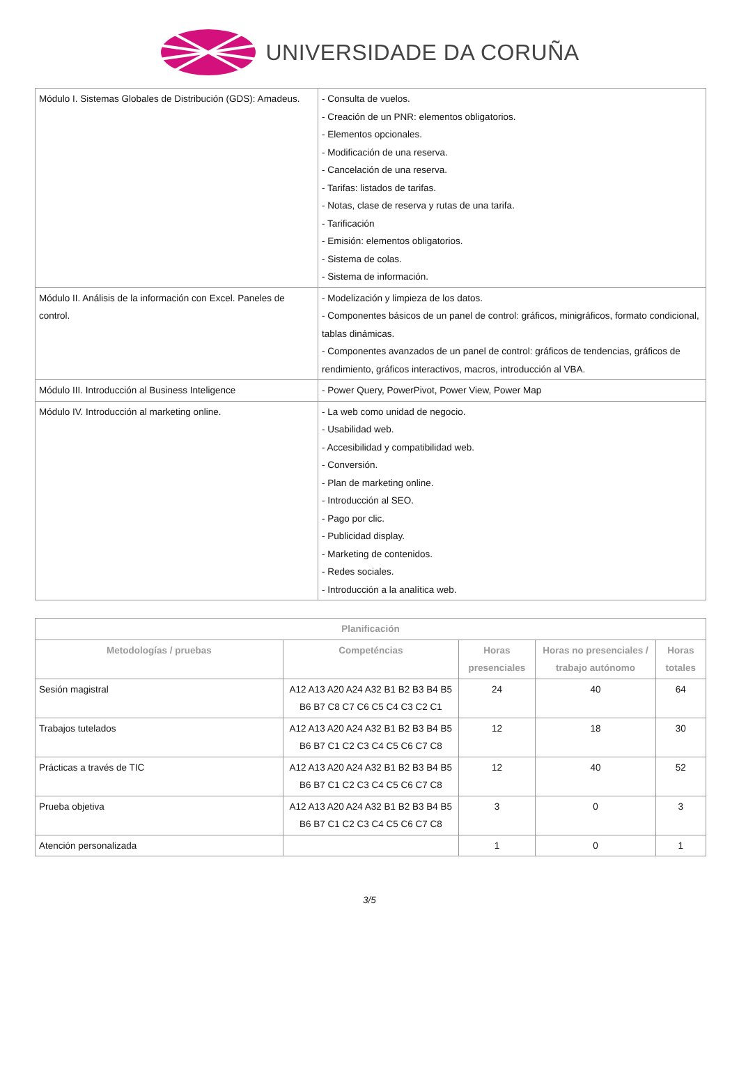UNIVERSIDADE DA CORUÑA
| Módulo I. Sistemas Globales de Distribución (GDS): Amadeus. | - Consulta de vuelos. - Creación de un PNR: elementos obligatorios. - Elementos opcionales. - Modificación de una reserva. - Cancelación de una reserva. - Tarifas: listados de tarifas. - Notas, clase de reserva y rutas de una tarifa. - Tarificación - Emisión: elementos obligatorios. - Sistema de colas. - Sistema de información. |
| Módulo II. Análisis de la información con Excel. Paneles de control. | - Modelización y limpieza de los datos. - Componentes básicos de un panel de control: gráficos, minigráficos, formato condicional, tablas dinámicas. - Componentes avanzados de un panel de control: gráficos de tendencias, gráficos de rendimiento, gráficos interactivos, macros, introducción al VBA. |
| Módulo III. Introducción al Business Inteligence | - Power Query, PowerPivot, Power View, Power Map |
| Módulo IV. Introducción al marketing online. | - La web como unidad de negocio. - Usabilidad web. - Accesibilidad y compatibilidad web. - Conversión. - Plan de marketing online. - Introducción al SEO. - Pago por clic. - Publicidad display. - Marketing de contenidos. - Redes sociales. - Introducción a la analítica web. |
| Planificación | | | | |
| --- | --- | --- | --- | --- |
| Metodologías / pruebas | Competéncias | Horas presenciales | Horas no presenciales / trabajo autónomo | Horas totales |
| Sesión magistral | A12 A13 A20 A24 A32 B1 B2 B3 B4 B5 B6 B7 C8 C7 C6 C5 C4 C3 C2 C1 | 24 | 40 | 64 |
| Trabajos tutelados | A12 A13 A20 A24 A32 B1 B2 B3 B4 B5 B6 B7 C1 C2 C3 C4 C5 C6 C7 C8 | 12 | 18 | 30 |
| Prácticas a través de TIC | A12 A13 A20 A24 A32 B1 B2 B3 B4 B5 B6 B7 C1 C2 C3 C4 C5 C6 C7 C8 | 12 | 40 | 52 |
| Prueba objetiva | A12 A13 A20 A24 A32 B1 B2 B3 B4 B5 B6 B7 C1 C2 C3 C4 C5 C6 C7 C8 | 3 | 0 | 3 |
| Atención personalizada | | 1 | 0 | 1 |
3/5